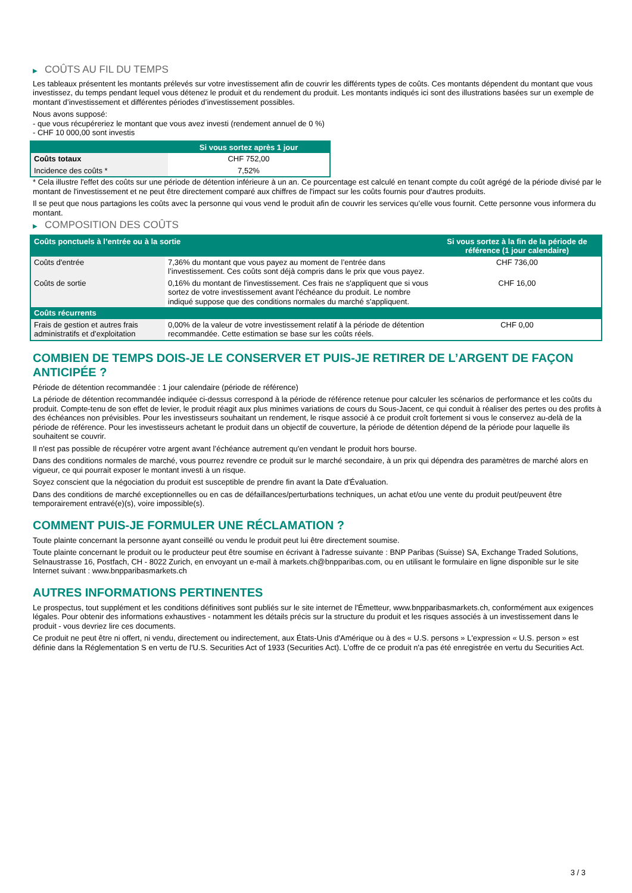▶ COÛTS AU FIL DU TEMPS
Les tableaux présentent les montants prélevés sur votre investissement afin de couvrir les différents types de coûts. Ces montants dépendent du montant que vous investissez, du temps pendant lequel vous détenez le produit et du rendement du produit. Les montants indiqués ici sont des illustrations basées sur un exemple de montant d’investissement et différentes périodes d’investissement possibles.
Nous avons supposé:
- que vous récupéreriez le montant que vous avez investi (rendement annuel de 0 %)
- CHF 10 000,00 sont investis
| | Si vous sortez après 1 jour |
| --- | --- |
| Coûts totaux | CHF 752,00 |
| Incidence des coûts * | 7,52% |
* Cela illustre l'effet des coûts sur une période de détention inférieure à un an. Ce pourcentage est calculé en tenant compte du coût agrégé de la période divisé par le montant de l'investissement et ne peut être directement comparé aux chiffres de l'impact sur les coûts fournis pour d'autres produits.
Il se peut que nous partagions les coûts avec la personne qui vous vend le produit afin de couvrir les services qu’elle vous fournit. Cette personne vous informera du montant.
▶ COMPOSITION DES COÛTS
| Coûts ponctuels à l’entrée ou à la sortie | | Si vous sortez à la fin de la période de référence (1 jour calendaire) |
| --- | --- | --- |
| Coûts d'entrée | 7,36% du montant que vous payez au moment de l’entrée dans l’investissement. Ces coûts sont déjà compris dans le prix que vous payez. | CHF 736,00 |
| Coûts de sortie | 0,16% du montant de l'investissement. Ces frais ne s'appliquent que si vous sortez de votre investissement avant l'échéance du produit. Le nombre indiqué suppose que des conditions normales du marché s'appliquent. | CHF 16,00 |
| Coûts récurrents | | |
| Frais de gestion et autres frais administratifs et d’exploitation | 0,00% de la valeur de votre investissement relatif à la période de détention recommandée. Cette estimation se base sur les coûts réels. | CHF 0,00 |
COMBIEN DE TEMPS DOIS-JE LE CONSERVER ET PUIS-JE RETIRER DE L’ARGENT DE FAÇON ANTICIPÉE ?
Période de détention recommandée : 1 jour calendaire (période de référence)
La période de détention recommandée indiquée ci-dessus correspond à la période de référence retenue pour calculer les scénarios de performance et les coûts du produit. Compte-tenu de son effet de levier, le produit réagit aux plus minimes variations de cours du Sous-Jacent, ce qui conduit à réaliser des pertes ou des profits à des échéances non prévisibles. Pour les investisseurs souhaitant un rendement, le risque associé à ce produit croît fortement si vous le conservez au-delà de la période de référence. Pour les investisseurs achetant le produit dans un objectif de couverture, la période de détention dépend de la période pour laquelle ils souhaitent se couvrir.
Il n'est pas possible de récupérer votre argent avant l’échéance autrement qu'en vendant le produit hors bourse.
Dans des conditions normales de marché, vous pourrez revendre ce produit sur le marché secondaire, à un prix qui dépendra des paramètres de marché alors en vigueur, ce qui pourrait exposer le montant investi à un risque.
Soyez conscient que la négociation du produit est susceptible de prendre fin avant la Date d'Évaluation.
Dans des conditions de marché exceptionnelles ou en cas de défaillances/perturbations techniques, un achat et/ou une vente du produit peut/peuvent être temporairement entravé(e)(s), voire impossible(s).
COMMENT PUIS-JE FORMULER UNE RÉCLAMATION ?
Toute plainte concernant la personne ayant conseillé ou vendu le produit peut lui être directement soumise.
Toute plainte concernant le produit ou le producteur peut être soumise en écrivant à l'adresse suivante : BNP Paribas (Suisse) SA, Exchange Traded Solutions, Selnaustrasse 16, Postfach, CH - 8022 Zurich, en envoyant un e-mail à markets.ch@bnpparibas.com, ou en utilisant le formulaire en ligne disponible sur le site Internet suivant : www.bnpparibasmarkets.ch
AUTRES INFORMATIONS PERTINENTES
Le prospectus, tout supplément et les conditions définitives sont publiés sur le site internet de l'Émetteur, www.bnpparibasmarkets.ch, conformément aux exigences légales. Pour obtenir des informations exhaustives - notamment les détails précis sur la structure du produit et les risques associés à un investissement dans le produit - vous devriez lire ces documents.
Ce produit ne peut être ni offert, ni vendu, directement ou indirectement, aux États-Unis d'Amérique ou à des « U.S. persons » L'expression « U.S. person » est définie dans la Réglementation S en vertu de l'U.S. Securities Act of 1933 (Securities Act). L'offre de ce produit n'a pas été enregistrée en vertu du Securities Act.
3 / 3